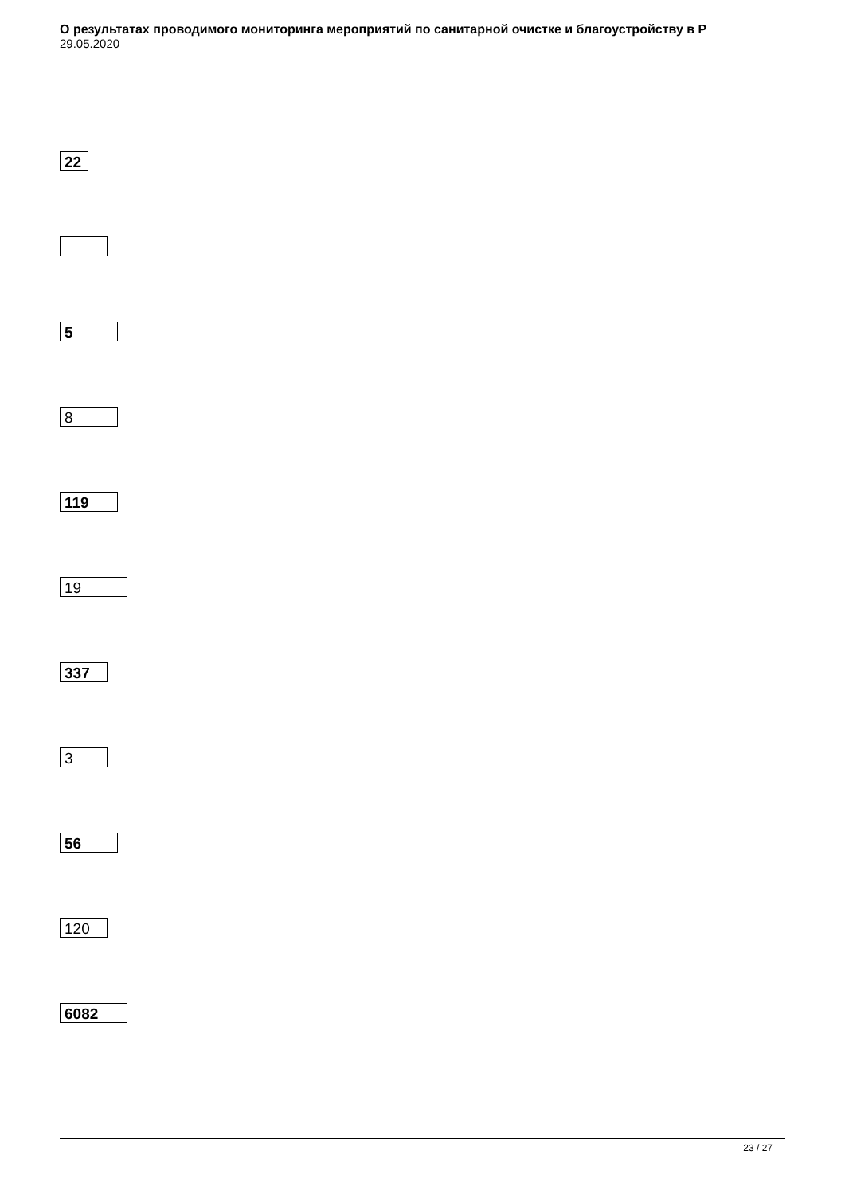О результатах проводимого мониторинга мероприятий по санитарной очистке и благоустройству в Р
29.05.2020
22
5
8
119
19
337
3
56
120
6082
23 / 27